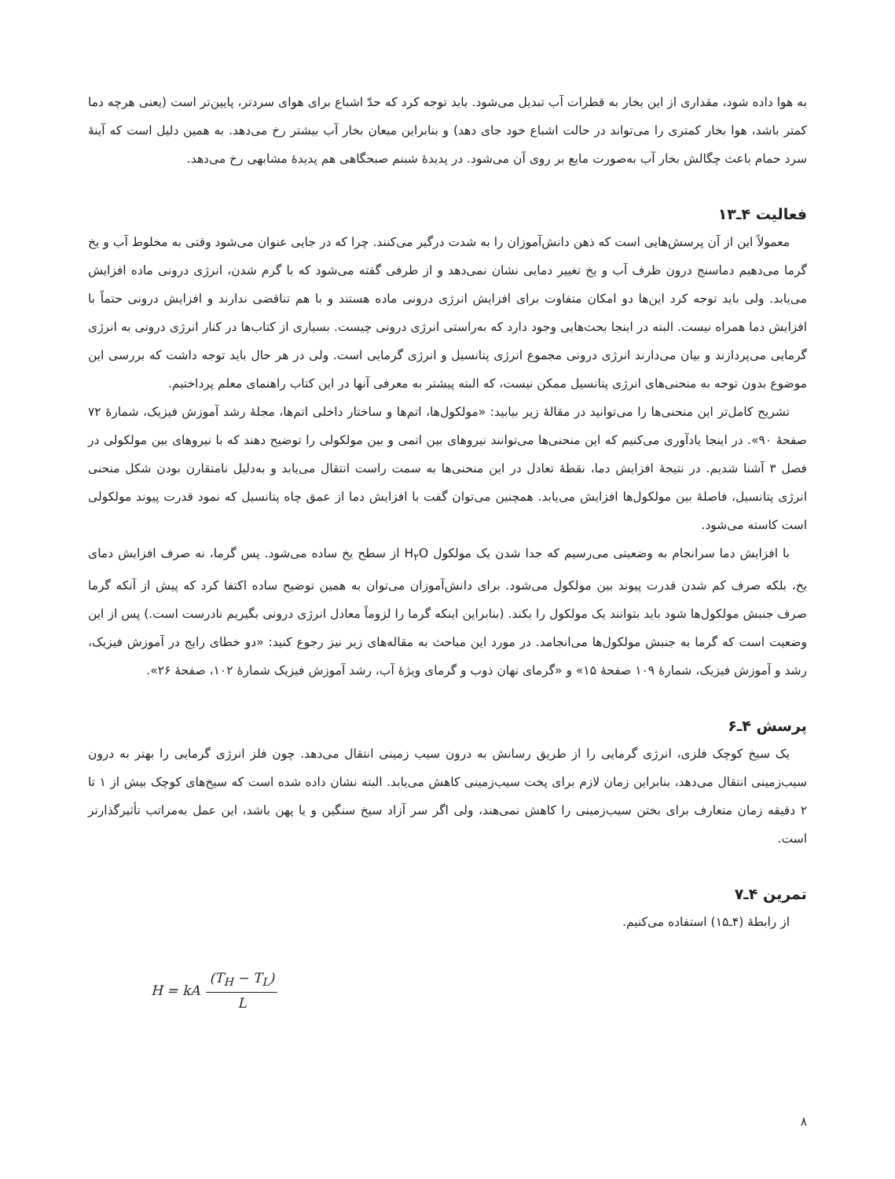به هوا داده شود، مقداری از این بخار به قطرات آب تبدیل می‌شود. باید توجه کرد که حدّ اشباع برای هوای سردتر، پایین‌تر است (یعنی هرچه دما کمتر باشد، هوا بخار کمتری را می‌تواند در حالت اشباع خود جای دهد) و بنابراین میعان بخار آب بیشتر رخ می‌دهد. به همین دلیل است که آینهٔ سرد حمام باعث چگالش بخار آب به‌صورت مایع بر روی آن می‌شود. در پدیدهٔ شبنم صبحگاهی هم پدیدهٔ مشابهی رخ می‌دهد.
فعالیت ۴ـ۱۳
معمولاً این از آن پرسش‌هایی است که ذهن دانش‌آموزان را به شدت درگیر می‌کنند. چرا که در جایی عنوان می‌شود وقتی به مخلوط آب و یخ گرما می‌دهیم دماسنج درون ظرف آب و یخ تغییر دمایی نشان نمی‌دهد و از طرفی گفته می‌شود که با گرم شدن، انرژی درونی ماده افزایش می‌یابد. ولی باید توجه کرد این‌ها دو امکان متفاوت برای افزایش انرژی درونی ماده هستند و با هم تناقضی ندارند و افزایش درونی حتماً با افزایش دما همراه نیست. البته در اینجا بحث‌هایی وجود دارد که به‌راستی انرژی درونی چیست. بسیاری از کتاب‌ها در کنار انرژی درونی به انرژی گرمایی می‌پردازند و بیان می‌دارند انرژی درونی مجموع انرژی پتانسیل و انرژی گرمایی است. ولی در هر حال باید توجه داشت که بررسی این موضوع بدون توجه به منحنی‌های انرژی پتانسیل ممکن نیست، که البته پیشتر به معرفی آنها در این کتاب راهنمای معلم پرداختیم.
تشریح کامل‌تر این منحنی‌ها را می‌توانید در مقالهٔ زیر بیابید: «مولکول‌ها، اتم‌ها و ساختار داخلی اتم‌ها، مجلهٔ رشد آموزش فیزیک، شمارهٔ ۷۲ صفحهٔ ۹۰». در اینجا یادآوری می‌کنیم که این منحنی‌ها می‌توانند نیروهای بین اتمی و بین مولکولی را توضیح دهند که با نیروهای بین مولکولی در فصل ۳ آشنا شدیم. در نتیجهٔ افزایش دما، نقطهٔ تعادل در این منحنی‌ها به سمت راست انتقال می‌یابد و به‌دلیل نامتقارن بودن شکل منحنی انرژی پتانسیل، فاصلهٔ بین مولکول‌ها افزایش می‌یابد. همچنین می‌توان گفت با افزایش دما از عمق چاه پتانسیل که نمود قدرت پیوند مولکولی است کاسته می‌شود.
با افزایش دما سرانجام به وضعیتی می‌رسیم که جدا شدن یک مولکول H<sub>۲</sub>O از سطح یخ ساده می‌شود. پس گرما، نه صرف افزایش دمای یخ، بلکه صرف کم شدن قدرت پیوند بین مولکول می‌شود. برای دانش‌آموزان می‌توان به همین توضیح ساده اکتفا کرد که پیش از آنکه گرما صرف جنبش مولکول‌ها شود باید بتوانند یک مولکول را بکند. (بنابراین اینکه گرما را لزوماً معادل انرژی درونی بگیریم نادرست است.) پس از این وضعیت است که گرما به جنبش مولکول‌ها می‌انجامد. در مورد این مباحث به مقاله‌های زیر نیز رجوع کنید: «دو خطای رایج در آموزش فیزیک، رشد و آموزش فیزیک، شمارهٔ ۱۰۹ صفحهٔ ۱۵» و «گرمای نهان ذوب و گرمای ویژهٔ آب، رشد آموزش فیزیک شمارهٔ ۱۰۲، صفحهٔ ۲۶».
پرسش ۴ـ۶
یک سیخ کوچک فلزی، انرژی گرمایی را از طریق رسانش به درون سیب زمینی انتقال می‌دهد. چون فلز انرژی گرمایی را بهتر به درون سیب‌زمینی انتقال می‌دهد، بنابراین زمان لازم برای پخت سیب‌زمینی کاهش می‌یابد. البته نشان داده شده است که سیخ‌های کوچک بیش از ۱ تا ۲ دقیقه زمان متعارف برای بختن سیب‌زمینی را کاهش نمی‌هند، ولی اگر سر آزاد سیخ سنگین و یا پهن باشد، این عمل به‌مراتب تأثیرگذارتر است.
تمرین ۴ـ۷
از رابطهٔ (۴ـ۱۵) استفاده می‌کنیم.
H = kA (T<sub>H</sub> − T<sub>L</sub>) L
۸